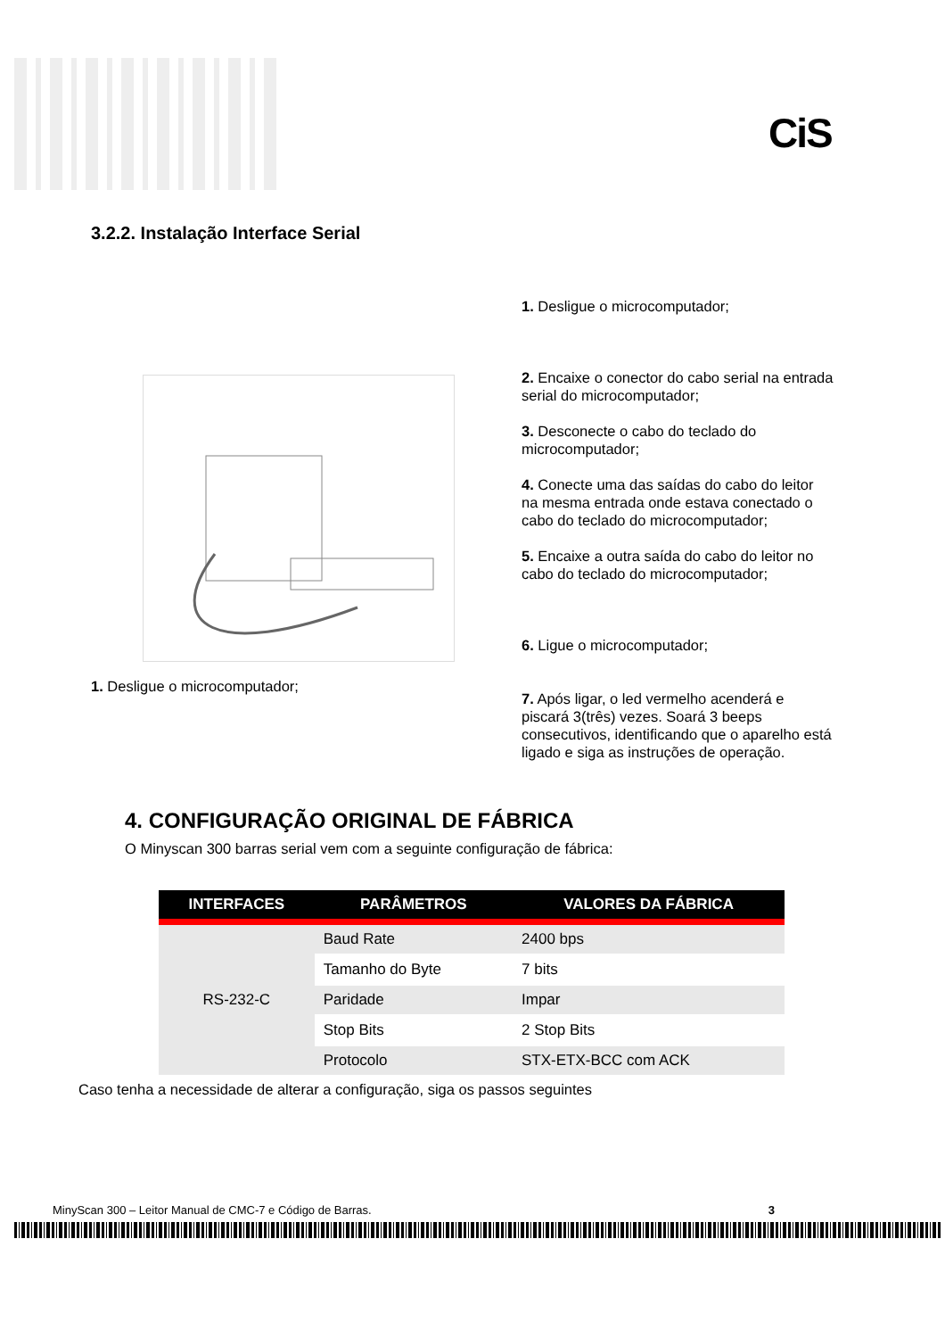CiS
3.2.2. Instalação Interface Serial
1. Desligue o microcomputador;
2. Encaixe o conector do cabo serial na entrada serial do microcomputador;
3. Desconecte o cabo do teclado do microcomputador;
4. Conecte uma das saídas do cabo do leitor na mesma entrada onde estava conectado o cabo do teclado do microcomputador;
5. Encaixe a outra saída do cabo do leitor no cabo do teclado do microcomputador;
6. Ligue o microcomputador;
7. Após ligar, o led vermelho acenderá e piscará 3(três) vezes. Soará 3 beeps consecutivos, identificando que o aparelho está ligado e siga as instruções de operação.
1. Desligue o microcomputador;
4. CONFIGURAÇÃO ORIGINAL DE FÁBRICA
O Minyscan 300 barras serial vem com a seguinte configuração de fábrica:
| INTERFACES | PARÂMETROS | VALORES DA FÁBRICA |
| --- | --- | --- |
| RS-232-C | Baud Rate | 2400 bps |
| | Tamanho do Byte | 7 bits |
| | Paridade | Impar |
| | Stop Bits | 2 Stop Bits |
| | Protocolo | STX-ETX-BCC com ACK |
Caso tenha a necessidade de alterar a configuração, siga os passos seguintes
MinyScan 300 – Leitor Manual de CMC-7 e Código de Barras. 3